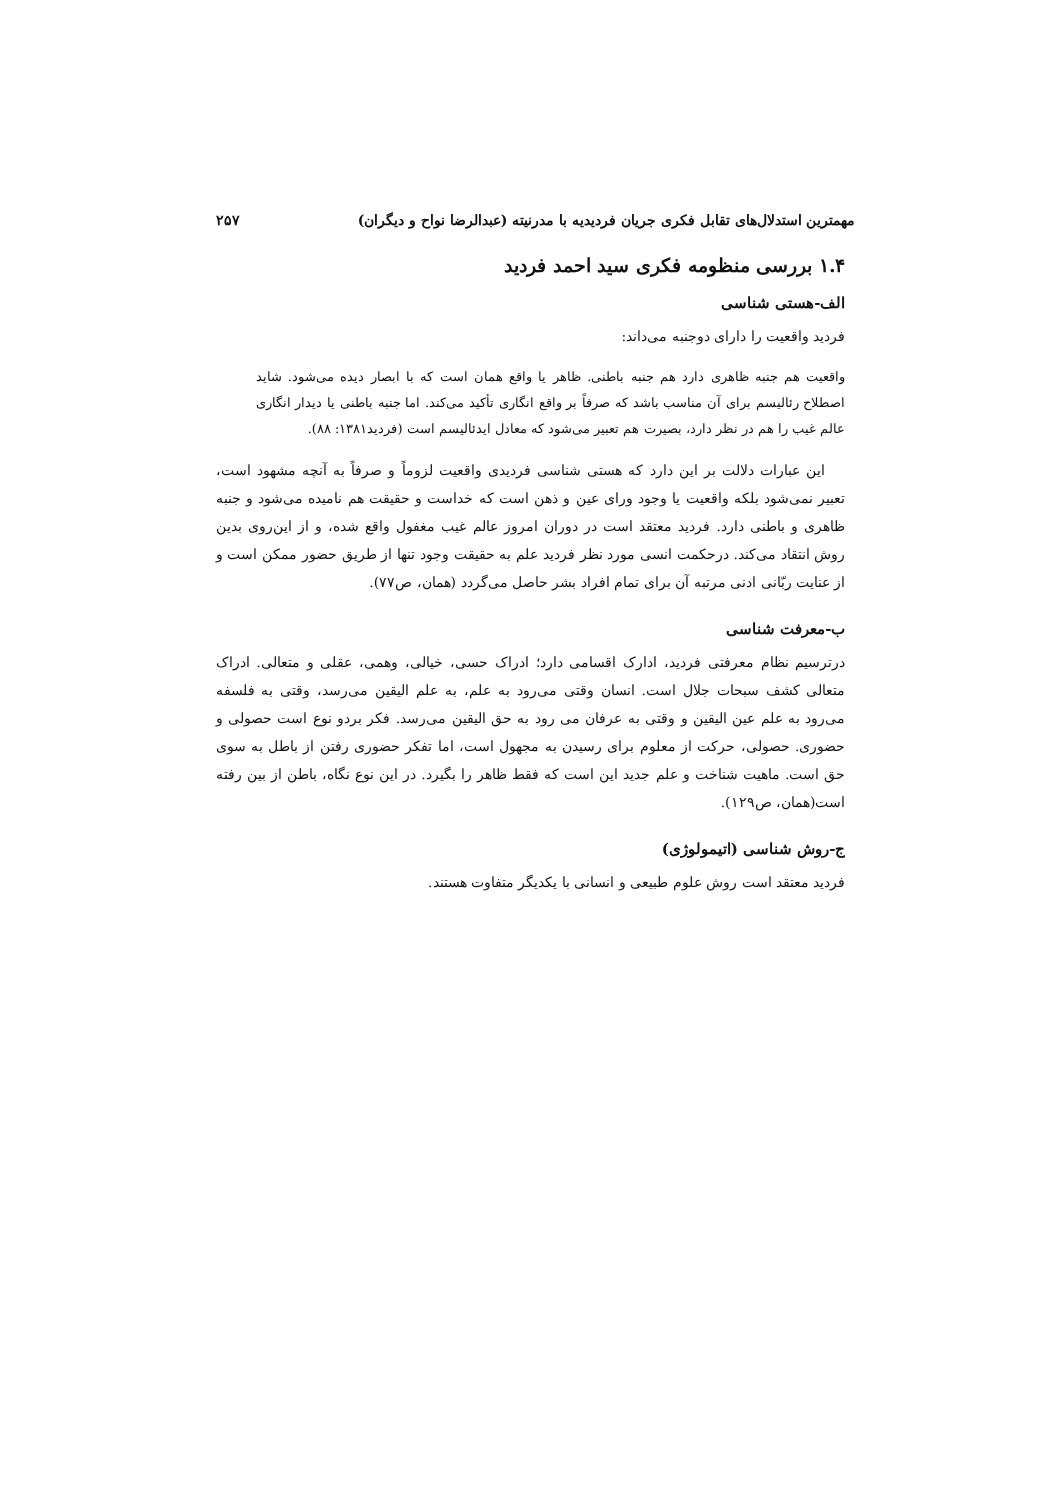مهمترین استدلال‌های تقابل فکری جریان فردیدیه با مدرنیته (عبدالرضا نواح و دیگران) ۲۵۷
۱.۴ بررسی منظومه فکری سید احمد فردید
الف-هستی شناسی
فردید واقعیت را دارای دوجنبه می‌داند:
واقعیت هم جنبه ظاهری دارد هم جنبه باطنی. ظاهر یا واقع همان است که با ابصار دیده می‌شود. شاید اصطلاح رئالیسم برای آن مناسب باشد که صرفاً بر واقع انگاری تأکید می‌کند. اما جنبه باطنی یا دیدار انگاری عالم غیب را هم در نظر دارد، بصیرت هم تعبیر می‌شود که معادل ایدئالیسم است (فردید۱۳۸۱: ۸۸).
این عبارات دلالت بر این دارد که هستی شناسی فردیدی واقعیت لزوماً و صرفاً به آنچه مشهود است، تعبیر نمی‌شود بلکه واقعیت یا وجود ورای عین و ذهن است که خداست و حقیقت هم نامیده می‌شود و جنبه ظاهری و باطنی دارد. فردید معتقد است در دوران امروز عالم غیب مغفول واقع شده، و از این‌روی بدین روش انتقاد می‌کند. درحکمت انسی مورد نظر فردید علم به حقیقت وجود تنها از طریق حضور ممکن است و از عنایت ربّانی ادنی مرتبه آن برای تمام افراد بشر حاصل می‌گردد (همان، ص۷۷).
ب-معرفت شناسی
درترسیم نظام معرفتی فردید، ادارک اقسامی دارد؛ ادراک حسی، خیالی، وهمی، عقلی و متعالی. ادراک متعالی کشف سبحات جلال است. انسان وقتی می‌رود به علم، به علم الیقین می‌رسد، وقتی به فلسفه می‌رود به علم عین الیقین و وقتی به عرفان می رود به حق الیقین می‌رسد. فکر بردو نوع است حصولی و حضوری. حصولی، حرکت از معلوم برای رسیدن به مجهول است، اما تفکر حضوری رفتن از باطل به سوی حق است. ماهیت شناخت و علم جدید این است که فقط ظاهر را بگیرد. در این نوع نگاه، باطن از بین رفته است(همان، ص۱۲۹).
ج-روش شناسی (اتیمولوژی)
فردید معتقد است روش علوم طبیعی و انسانی با یکدیگر متفاوت هستند.